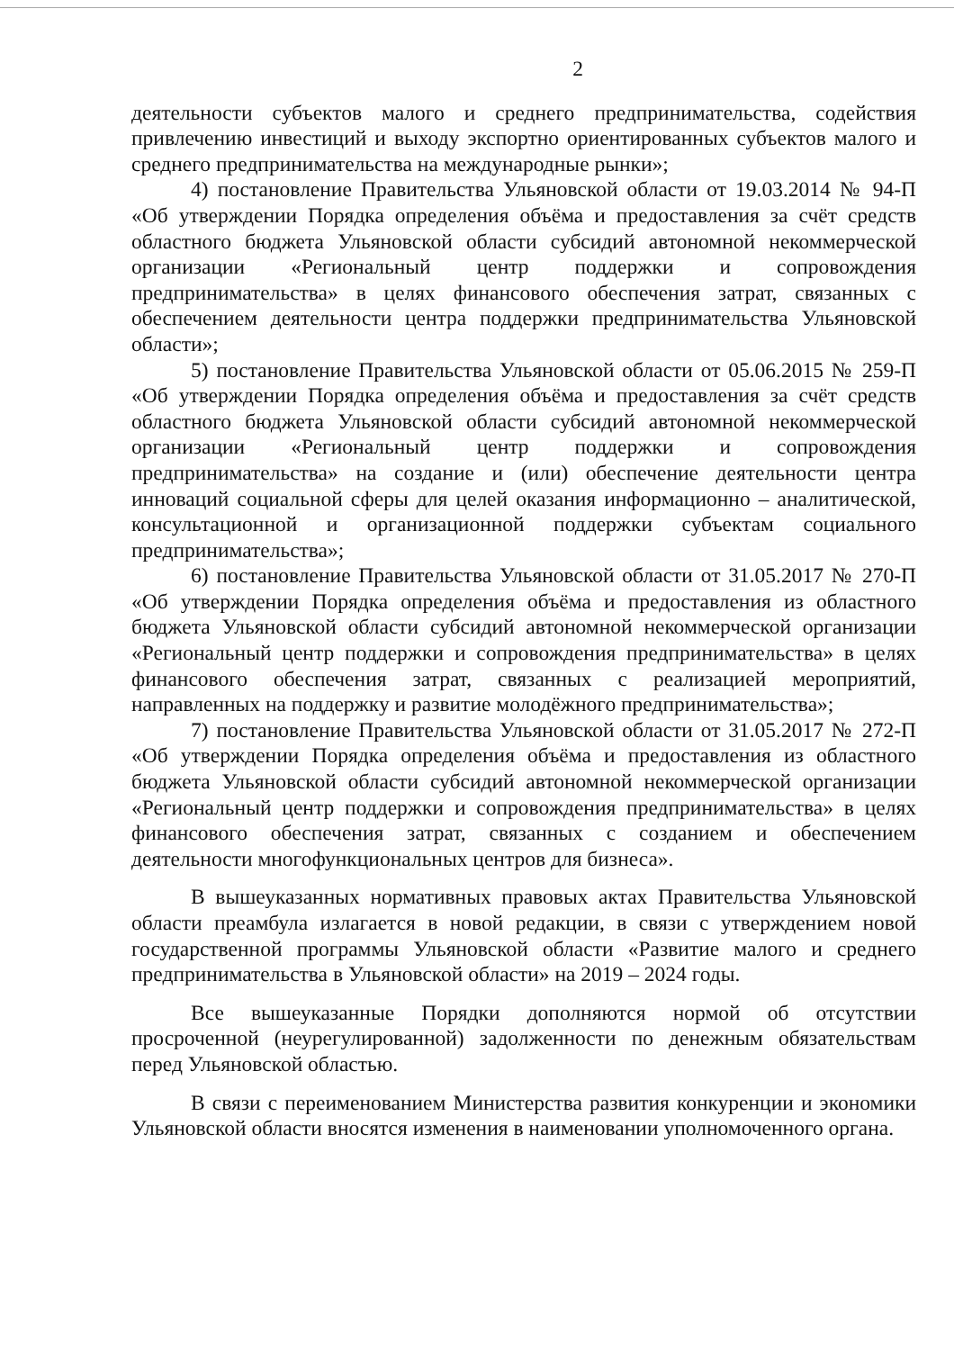2
деятельности субъектов малого и среднего предпринимательства, содействия привлечению инвестиций и выходу экспортно ориентированных субъектов малого и среднего предпринимательства на международные рынки»;
4) постановление Правительства Ульяновской области от 19.03.2014 № 94-П «Об утверждении Порядка определения объёма и предоставления за счёт средств областного бюджета Ульяновской области субсидий автономной некоммерческой организации «Региональный центр поддержки и сопровождения предпринимательства» в целях финансового обеспечения затрат, связанных с обеспечением деятельности центра поддержки предпринимательства Ульяновской области»;
5) постановление Правительства Ульяновской области от 05.06.2015 № 259-П «Об утверждении Порядка определения объёма и предоставления за счёт средств областного бюджета Ульяновской области субсидий автономной некоммерческой организации «Региональный центр поддержки и сопровождения предпринимательства» на создание и (или) обеспечение деятельности центра инноваций социальной сферы для целей оказания информационно – аналитической, консультационной и организационной поддержки субъектам социального предпринимательства»;
6) постановление Правительства Ульяновской области от 31.05.2017 № 270-П «Об утверждении Порядка определения объёма и предоставления из областного бюджета Ульяновской области субсидий автономной некоммерческой организации «Региональный центр поддержки и сопровождения предпринимательства» в целях финансового обеспечения затрат, связанных с реализацией мероприятий, направленных на поддержку и развитие молодёжного предпринимательства»;
7) постановление Правительства Ульяновской области от 31.05.2017 № 272-П «Об утверждении Порядка определения объёма и предоставления из областного бюджета Ульяновской области субсидий автономной некоммерческой организации «Региональный центр поддержки и сопровождения предпринимательства» в целях финансового обеспечения затрат, связанных с созданием и обеспечением деятельности многофункциональных центров для бизнеса».
В вышеуказанных нормативных правовых актах Правительства Ульяновской области преамбула излагается в новой редакции, в связи с утверждением новой государственной программы Ульяновской области «Развитие малого и среднего предпринимательства в Ульяновской области» на 2019 – 2024 годы.
Все вышеуказанные Порядки дополняются нормой об отсутствии просроченной (неурегулированной) задолженности по денежным обязательствам перед Ульяновской областью.
В связи с переименованием Министерства развития конкуренции и экономики Ульяновской области вносятся изменения в наименовании уполномоченного органа.